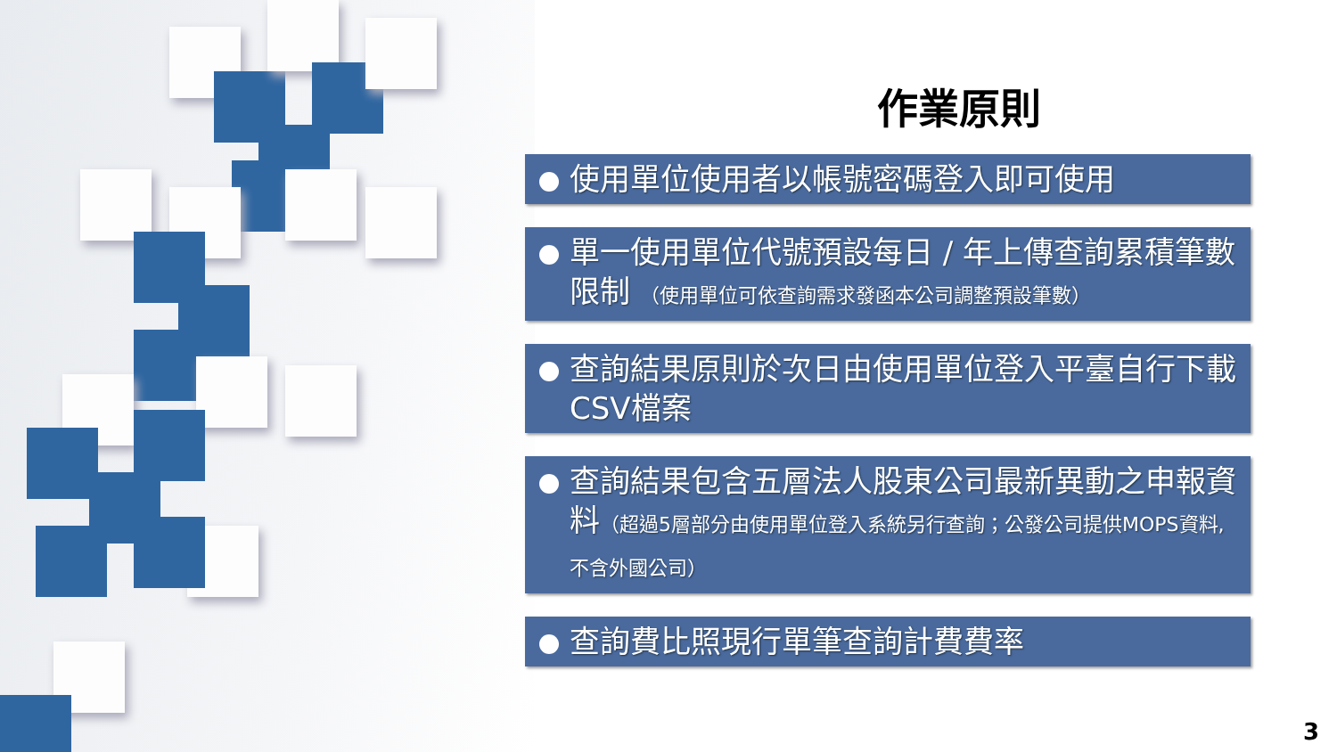作業原則
使用單位使用者以帳號密碼登入即可使用
單一使用單位代號預設每日 / 年上傳查詢累積筆數限制 （使用單位可依查詢需求發函本公司調整預設筆數）
查詢結果原則於次日由使用單位登入平臺自行下載CSV檔案
查詢結果包含五層法人股東公司最新異動之申報資料（超過5層部分由使用單位登入系統另行查詢；公發公司提供MOPS資料,不含外國公司）
查詢費比照現行單筆查詢計費費率
3